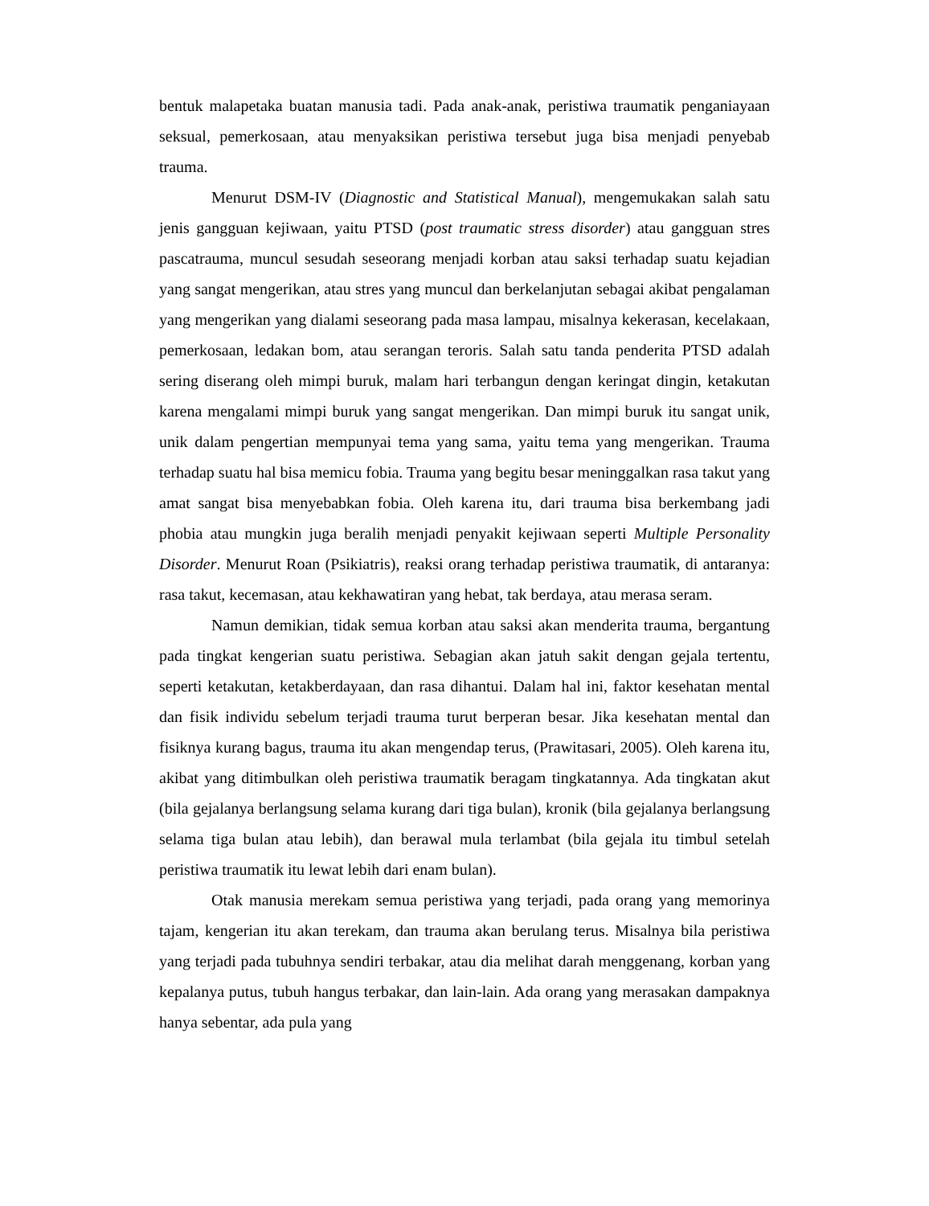bentuk malapetaka buatan manusia tadi. Pada anak-anak, peristiwa traumatik penganiayaan seksual, pemerkosaan, atau menyaksikan peristiwa tersebut juga bisa menjadi penyebab trauma.
Menurut DSM-IV (Diagnostic and Statistical Manual), mengemukakan salah satu jenis gangguan kejiwaan, yaitu PTSD (post traumatic stress disorder) atau gangguan stres pascatrauma, muncul sesudah seseorang menjadi korban atau saksi terhadap suatu kejadian yang sangat mengerikan, atau stres yang muncul dan berkelanjutan sebagai akibat pengalaman yang mengerikan yang dialami seseorang pada masa lampau, misalnya kekerasan, kecelakaan, pemerkosaan, ledakan bom, atau serangan teroris. Salah satu tanda penderita PTSD adalah sering diserang oleh mimpi buruk, malam hari terbangun dengan keringat dingin, ketakutan karena mengalami mimpi buruk yang sangat mengerikan. Dan mimpi buruk itu sangat unik, unik dalam pengertian mempunyai tema yang sama, yaitu tema yang mengerikan. Trauma terhadap suatu hal bisa memicu fobia. Trauma yang begitu besar meninggalkan rasa takut yang amat sangat bisa menyebabkan fobia. Oleh karena itu, dari trauma bisa berkembang jadi phobia atau mungkin juga beralih menjadi penyakit kejiwaan seperti Multiple Personality Disorder. Menurut Roan (Psikiatris), reaksi orang terhadap peristiwa traumatik, di antaranya: rasa takut, kecemasan, atau kekhawatiran yang hebat, tak berdaya, atau merasa seram.
Namun demikian, tidak semua korban atau saksi akan menderita trauma, bergantung pada tingkat kengerian suatu peristiwa. Sebagian akan jatuh sakit dengan gejala tertentu, seperti ketakutan, ketakberdayaan, dan rasa dihantui. Dalam hal ini, faktor kesehatan mental dan fisik individu sebelum terjadi trauma turut berperan besar. Jika kesehatan mental dan fisiknya kurang bagus, trauma itu akan mengendap terus, (Prawitasari, 2005). Oleh karena itu, akibat yang ditimbulkan oleh peristiwa traumatik beragam tingkatannya. Ada tingkatan akut (bila gejalanya berlangsung selama kurang dari tiga bulan), kronik (bila gejalanya berlangsung selama tiga bulan atau lebih), dan berawal mula terlambat (bila gejala itu timbul setelah peristiwa traumatik itu lewat lebih dari enam bulan).
Otak manusia merekam semua peristiwa yang terjadi, pada orang yang memorinya tajam, kengerian itu akan terekam, dan trauma akan berulang terus. Misalnya bila peristiwa yang terjadi pada tubuhnya sendiri terbakar, atau dia melihat darah menggenang, korban yang kepalanya putus, tubuh hangus terbakar, dan lain-lain. Ada orang yang merasakan dampaknya hanya sebentar, ada pula yang